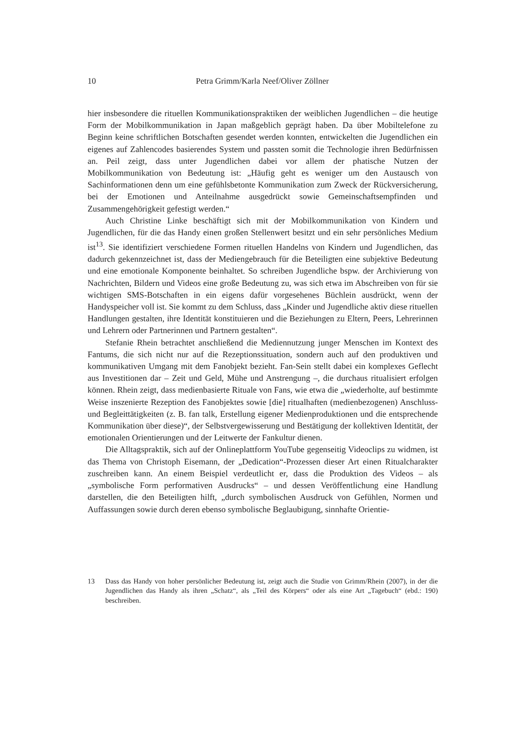10 Petra Grimm/Karla Neef/Oliver Zöllner
hier insbesondere die rituellen Kommunikationspraktiken der weiblichen Jugendlichen – die heutige Form der Mobilkommunikation in Japan maßgeblich geprägt haben. Da über Mobiltelefone zu Beginn keine schriftlichen Botschaften gesendet werden konnten, entwickelten die Jugendlichen ein eigenes auf Zahlencodes basierendes System und passten somit die Technologie ihren Bedürfnissen an. Peil zeigt, dass unter Jugendlichen dabei vor allem der phatische Nutzen der Mobilkommunikation von Bedeutung ist: „Häufig geht es weniger um den Austausch von Sachinformationen denn um eine gefühlsbetonte Kommunikation zum Zweck der Rückversicherung, bei der Emotionen und Anteilnahme ausgedrückt sowie Gemeinschaftsempfinden und Zusammengehörigkeit gefestigt werden.“
Auch Christine Linke beschäftigt sich mit der Mobilkommunikation von Kindern und Jugendlichen, für die das Handy einen großen Stellenwert besitzt und ein sehr persönliches Medium ist<sup>13</sup>. Sie identifiziert verschiedene Formen rituellen Handelns von Kindern und Jugendlichen, das dadurch gekennzeichnet ist, dass der Mediengebrauch für die Beteiligten eine subjektive Bedeutung und eine emotionale Komponente beinhaltet. So schreiben Jugendliche bspw. der Archivierung von Nachrichten, Bildern und Videos eine große Bedeutung zu, was sich etwa im Abschreiben von für sie wichtigen SMS-Botschaften in ein eigens dafür vorgesehenes Büchlein ausdrückt, wenn der Handyspeicher voll ist. Sie kommt zu dem Schluss, dass „Kinder und Jugendliche aktiv diese rituellen Handlungen gestalten, ihre Identität konstituieren und die Beziehungen zu Eltern, Peers, Lehrerinnen und Lehrern oder Partnerinnen und Partnern gestalten“.
Stefanie Rhein betrachtet anschließend die Mediennutzung junger Menschen im Kontext des Fantums, die sich nicht nur auf die Rezeptionssituation, sondern auch auf den produktiven und kommunikativen Umgang mit dem Fanobjekt bezieht. Fan-Sein stellt dabei ein komplexes Geflecht aus Investitionen dar – Zeit und Geld, Mühe und Anstrengung –, die durchaus ritualisiert erfolgen können. Rhein zeigt, dass medienbasierte Rituale von Fans, wie etwa die „wiederholte, auf bestimmte Weise inszenierte Rezeption des Fanobjektes sowie [die] ritualhaften (medienbezogenen) Anschluss- und Begleittätigkeiten (z. B. fan talk, Erstellung eigener Medienproduktionen und die entsprechende Kommunikation über diese)“, der Selbstvergewisserung und Bestätigung der kollektiven Identität, der emotionalen Orientierungen und der Leitwerte der Fankultur dienen.
Die Alltagspraktik, sich auf der Onlineplattform YouTube gegenseitig Videoclips zu widmen, ist das Thema von Christoph Eisemann, der „Dedication“-Prozessen dieser Art einen Ritualcharakter zuschreiben kann. An einem Beispiel verdeutlicht er, dass die Produktion des Videos – als „symbolische Form performativen Ausdrucks“ – und dessen Veröffentlichung eine Handlung darstellen, die den Beteiligten hilft, „durch symbolischen Ausdruck von Gefühlen, Normen und Auffassungen sowie durch deren ebenso symbolische Beglaubigung, sinnhafte Orientie-
13 Dass das Handy von hoher persönlicher Bedeutung ist, zeigt auch die Studie von Grimm/Rhein (2007), in der die Jugendlichen das Handy als ihren „Schatz“, als „Teil des Körpers“ oder als eine Art „Tagebuch“ (ebd.: 190) beschreiben.